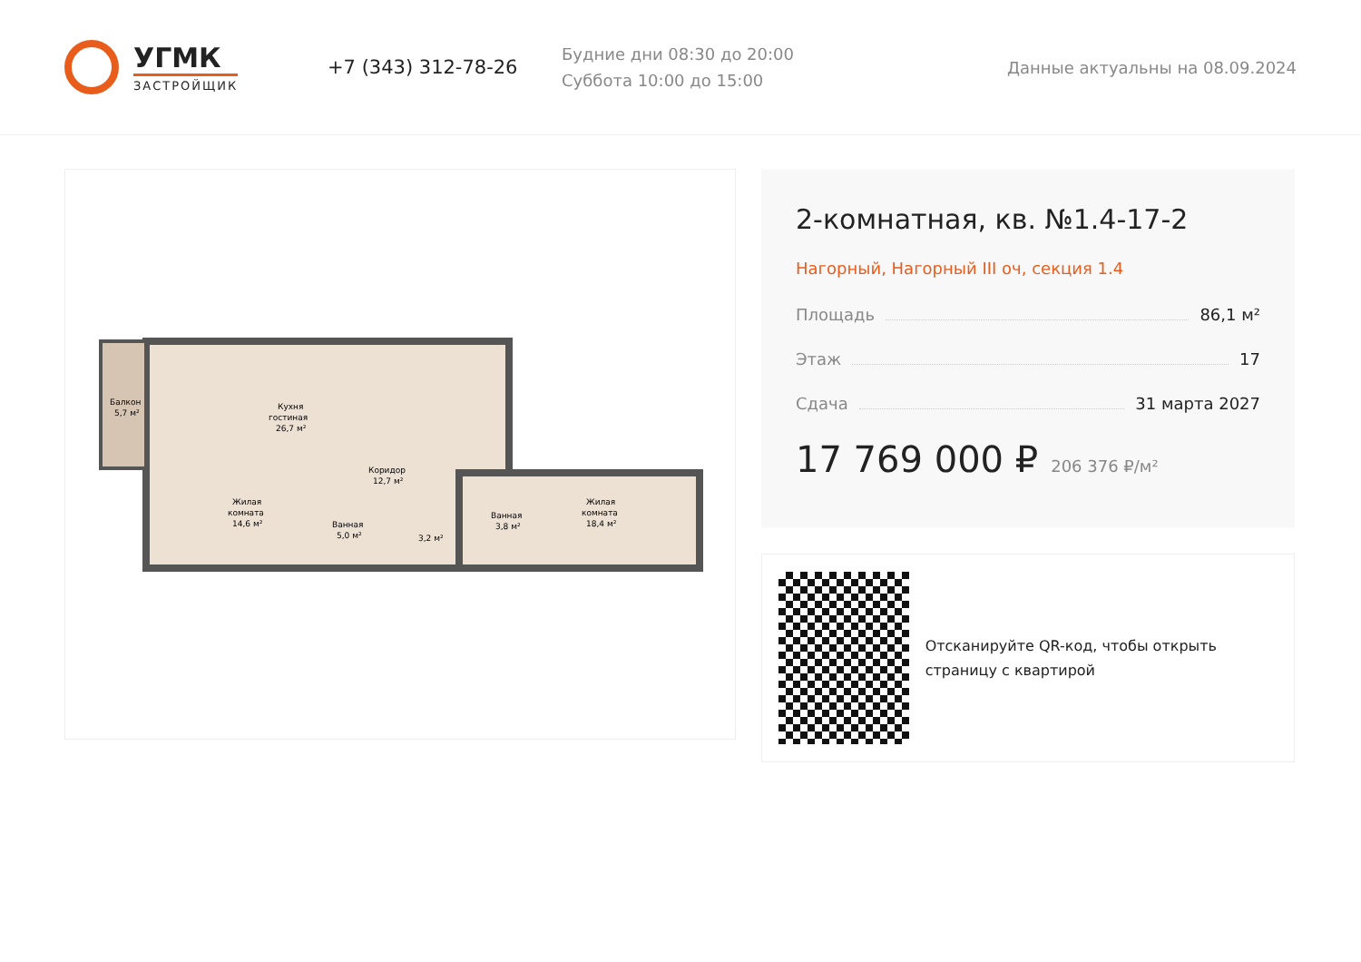УГМК
ЗАСТРОЙЩИК
+7 (343) 312-78-26
Будние дни 08:30 до 20:00
Суббота 10:00 до 15:00
Данные актуальны на 08.09.2024
Балкон
5,7 м²
Кухня
гостиная
26,7 м²
Коридор
12,7 м²
Жилая
комната
14,6 м²
Ванная
5,0 м²
3,2 м²
Ванная
3,8 м²
Жилая
комната
18,4 м²
2-комнатная, кв. №1.4-17-2
Нагорный, Нагорный III оч, секция 1.4
Площадь 86,1 м²
Этаж 17
Сдача 31 марта 2027
17 769 000 ₽ 206 376 ₽/м²
Отсканируйте QR-код, чтобы открыть страницу с квартирой